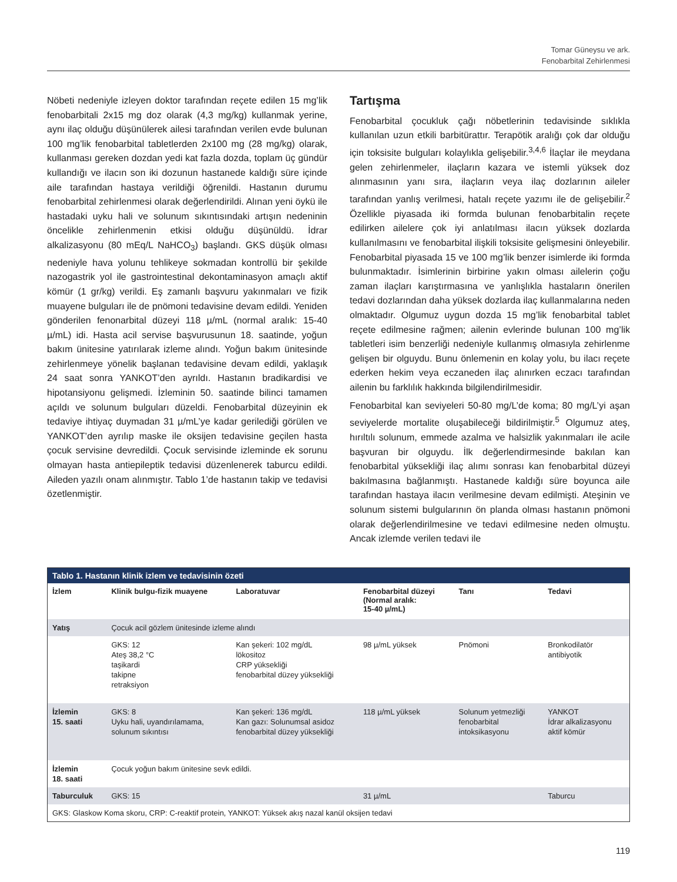Tomar Güneysu ve ark.
Fenobarbital Zehirlenmesi
Nöbeti nedeniyle izleyen doktor tarafından reçete edilen 15 mg’lik fenobarbitali 2x15 mg doz olarak (4,3 mg/kg) kullanmak yerine, aynı ilaç olduğu düşünülerek ailesi tarafından verilen evde bulunan 100 mg’lik fenobarbital tabletlerden 2x100 mg (28 mg/kg) olarak, kullanması gereken dozdan yedi kat fazla dozda, toplam üç gündür kullandığı ve ilacın son iki dozunun hastanede kaldığı süre içinde aile tarafından hastaya verildiği öğrenildi. Hastanın durumu fenobarbital zehirlenmesi olarak değerlendirildi. Alınan yeni öykü ile hastadaki uyku hali ve solunum sıkıntısındaki artışın nedeninin öncelikle zehirlenmenin etkisi olduğu düşünüldü. İdrar alkalizasyonu (80 mEq/L NaHCO<sub>3</sub>) başlandı. GKS düşük olması nedeniyle hava yolunu tehlikeye sokmadan kontrollü bir şekilde nazogastrik yol ile gastrointestinal dekontaminasyon amaçlı aktif kömür (1 gr/kg) verildi. Eş zamanlı başvuru yakınmaları ve fizik muayene bulguları ile de pnömoni tedavisine devam edildi. Yeniden gönderilen fenonarbital düzeyi 118 µ/mL (normal aralık: 15-40 µ/mL) idi. Hasta acil servise başvurusunun 18. saatinde, yoğun bakım ünitesine yatırılarak izleme alındı. Yoğun bakım ünitesinde zehirlenmeye yönelik başlanan tedavisine devam edildi, yaklaşık 24 saat sonra YANKOT’den ayrıldı. Hastanın bradikardisi ve hipotansiyonu gelişmedi. İzleminin 50. saatinde bilinci tamamen açıldı ve solunum bulguları düzeldi. Fenobarbital düzeyinin ek tedaviye ihtiyaç duymadan 31 µ/mL’ye kadar gerilediği görülen ve YANKOT’den ayrılıp maske ile oksijen tedavisine geçilen hasta çocuk servisine devredildi. Çocuk servisinde izleminde ek sorunu olmayan hasta antiepileptik tedavisi düzenlenerek taburcu edildi. Aileden yazılı onam alınmıştır. Tablo 1’de hastanın takip ve tedavisi özetlenmiştir.
Tartışma
Fenobarbital çocukluk çağı nöbetlerinin tedavisinde sıklıkla kullanılan uzun etkili barbitürattır. Terapötik aralığı çok dar olduğu için toksisite bulguları kolaylıkla gelişebilir.<sup>3,4,6</sup> İlaçlar ile meydana gelen zehirlenmeler, ilaçların kazara ve istemli yüksek doz alınmasının yanı sıra, ilaçların veya ilaç dozlarının aileler tarafından yanlış verilmesi, hatalı reçete yazımı ile de gelişebilir.<sup>2</sup> Özellikle piyasada iki formda bulunan fenobarbitalin reçete edilirken ailelere çok iyi anlatılması ilacın yüksek dozlarda kullanılmasını ve fenobarbital ilişkili toksisite gelişmesini önleyebilir. Fenobarbital piyasada 15 ve 100 mg’lik benzer isimlerde iki formda bulunmaktadır. İsimlerinin birbirine yakın olması ailelerin çoğu zaman ilaçları karıştırmasına ve yanlışlıkla hastaların önerilen tedavi dozlarından daha yüksek dozlarda ilaç kullanmalarına neden olmaktadır. Olgumuz uygun dozda 15 mg’lik fenobarbital tablet reçete edilmesine rağmen; ailenin evlerinde bulunan 100 mg’lik tabletleri isim benzerliği nedeniyle kullanmış olmasıyla zehirlenme gelişen bir olguydu. Bunu önlemenin en kolay yolu, bu ilacı reçete ederken hekim veya eczaneden ilaç alınırken eczacı tarafından ailenin bu farklılık hakkında bilgilendirilmesidir.
Fenobarbital kan seviyeleri 50-80 mg/L’de koma; 80 mg/L’yi aşan seviyelerde mortalite oluşabileceği bildirilmiştir.<sup>5</sup> Olgumuz ateş, hırıltılı solunum, emmede azalma ve halsizlik yakınmaları ile acile başvuran bir olguydu. İlk değerlendirmesinde bakılan kan fenobarbital yüksekliği ilaç alımı sonrası kan fenobarbital düzeyi bakılmasına bağlanmıştı. Hastanede kaldığı süre boyunca aile tarafından hastaya ilacın verilmesine devam edilmişti. Ateşinin ve solunum sistemi bulgularının ön planda olması hastanın pnömoni olarak değerlendirilmesine ve tedavi edilmesine neden olmuştu. Ancak izlemde verilen tedavi ile
| Tablo 1. Hastanın klinik izlem ve tedavisinin özeti | | | | | |
| --- | --- | --- | --- | --- | --- |
| İzlem | Klinik bulgu-fizik muayene | Laboratuvar | Fenobarbital düzeyi (Normal aralık: 15-40 µ/mL) | Tanı | Tedavi |
| Yatış | Çocuk acil gözlem ünitesinde izleme alındı | | | | |
| | GKS: 12 Ateş 38,2 °C taşikardi takipne retraksiyon | Kan şekeri: 102 mg/dL lökositoz CRP yüksekliği fenobarbital düzey yüksekliği | 98 µ/mL yüksek | Pnömoni | Bronkodilatör antibiyotik |
| İzlemin 15. saati | GKS: 8 Uyku hali, uyandırılamama, solunum sıkıntısı | Kan şekeri: 136 mg/dL Kan gazı: Solunumsal asidoz fenobarbital düzey yüksekliği | 118 µ/mL yüksek | Solunum yetmezliği fenobarbital intoksikasyonu | YANKOT İdrar alkalizasyonu aktif kömür |
| İzlemin 18. saati | Çocuk yoğun bakım ünitesine sevk edildi. | | | | |
| Taburculuk | GKS: 15 | | 31 µ/mL | | Taburcu |
| GKS: Glaskow Koma skoru, CRP: C-reaktif protein, YANKOT: Yüksek akış nazal kanül oksijen tedavi | | | | | |
119